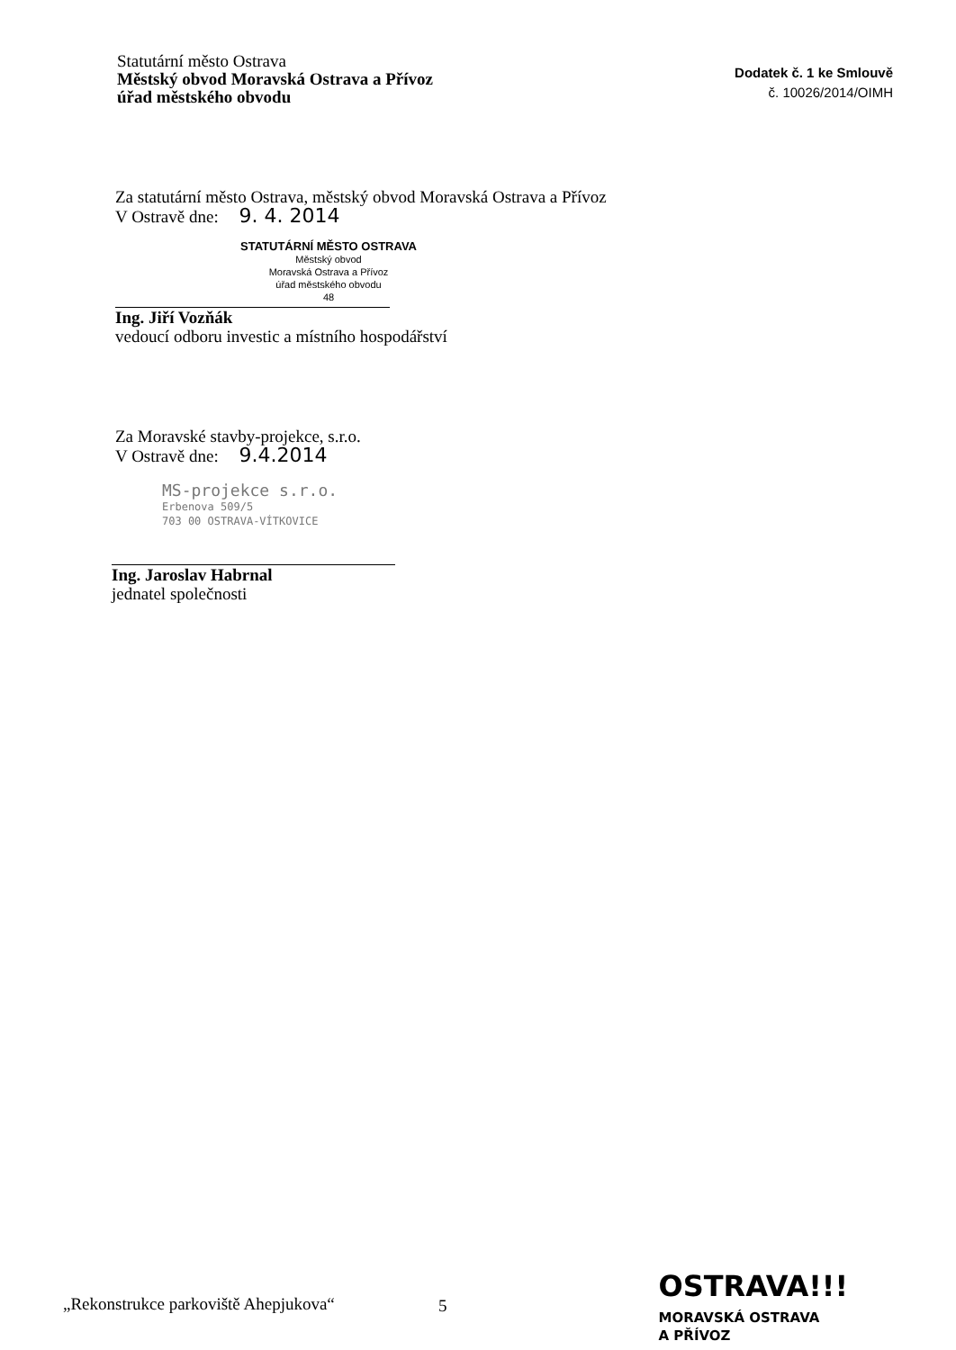Statutární město Ostrava
Městský obvod Moravská Ostrava a Přívoz
úřad městského obvodu
Dodatek č. 1 ke Smlouvě
č. 10026/2014/OIMH
Za statutární město Ostrava, městský obvod Moravská Ostrava a Přívoz
V Ostravě dne: 9. 4. 2014
STATUTÁRNÍ MĚSTO OSTRAVA
Městský obvod
Moravská Ostrava a Přívoz
úřad městského obvodu
48
Ing. Jiří Vozňák
vedoucí odboru investic a místního hospodářství
Za Moravské stavby-projekce, s.r.o.
V Ostravě dne: 9.4.2014
MS-projekce s.r.o.
Erbenova 509/5
703 00 OSTRAVA-VÍTKOVICE
Ing. Jaroslav Habrnal
jednatel společnosti
„Rekonstrukce parkoviště Ahepjukova“
5
OSTRAVA!!!
MORAVSKÁ OSTRAVA
A PŘÍVOZ